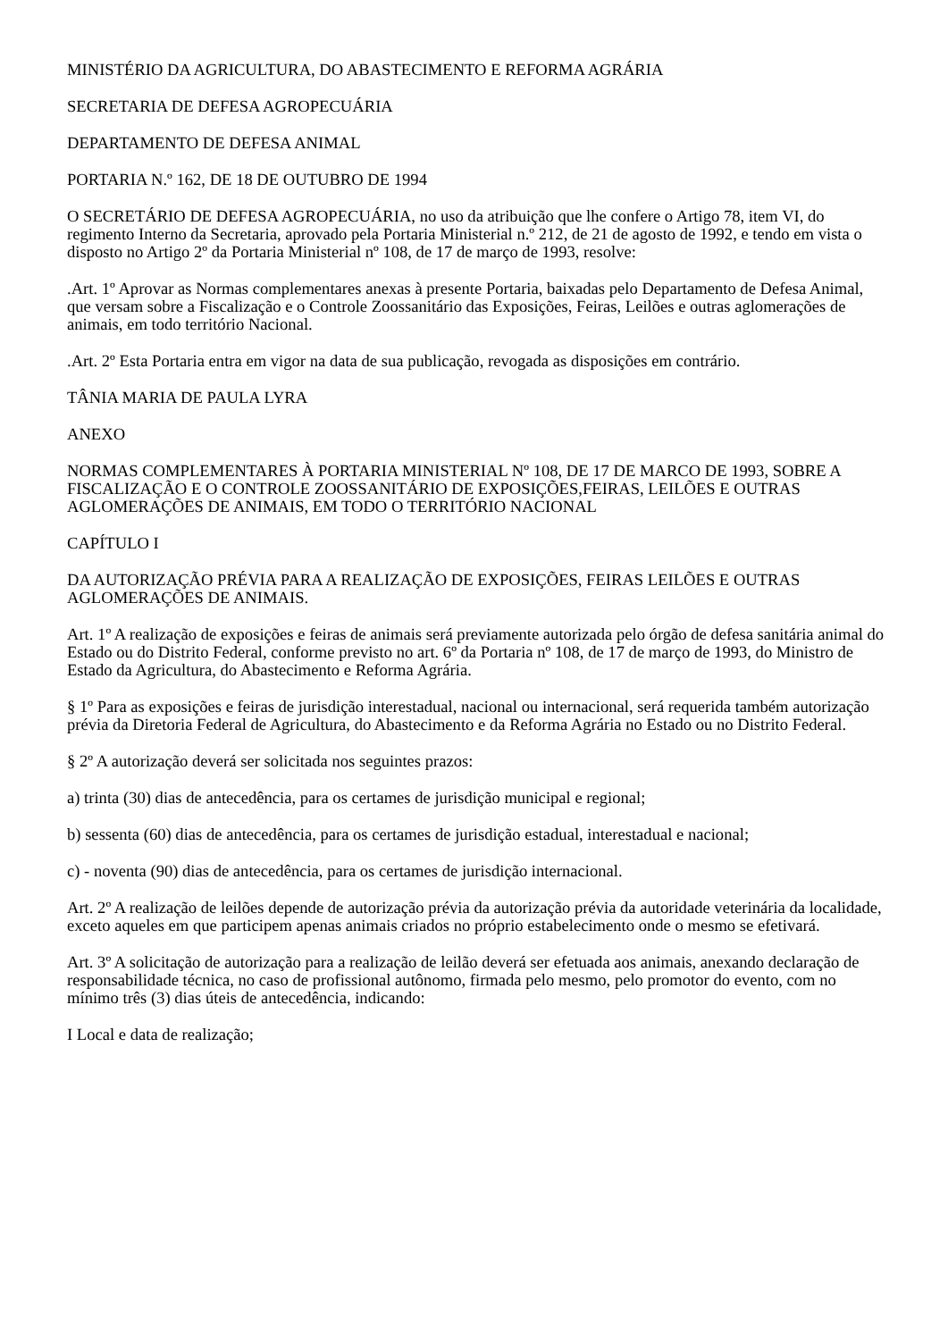MINISTÉRIO DA AGRICULTURA, DO ABASTECIMENTO E REFORMA AGRÁRIA
SECRETARIA DE DEFESA AGROPECUÁRIA
DEPARTAMENTO DE DEFESA ANIMAL
PORTARIA N.º 162, DE 18 DE OUTUBRO DE 1994
O SECRETÁRIO DE DEFESA AGROPECUÁRIA, no uso da atribuição que lhe confere o Artigo 78, item VI, do regimento Interno da Secretaria, aprovado pela Portaria Ministerial n.º 212, de 21 de agosto de 1992, e tendo em vista o disposto no Artigo 2º da Portaria Ministerial nº 108, de 17 de março de 1993, resolve:
.Art. 1º Aprovar as Normas complementares anexas à presente Portaria, baixadas pelo Departamento de Defesa Animal, que versam sobre a Fiscalização e o Controle Zoossanitário das Exposições, Feiras, Leilões e outras aglomerações de animais, em todo território Nacional.
.Art. 2º Esta Portaria entra em vigor na data de sua publicação, revogada as disposições em contrário.
TÂNIA MARIA DE PAULA LYRA
ANEXO
NORMAS COMPLEMENTARES À PORTARIA MINISTERIAL Nº 108, DE 17 DE MARCO DE 1993, SOBRE A FISCALIZAÇÃO E O CONTROLE ZOOSSANITÁRIO DE EXPOSIÇÕES,FEIRAS, LEILÕES E OUTRAS AGLOMERAÇÕES DE ANIMAIS, EM TODO O TERRITÓRIO NACIONAL
CAPÍTULO I
DA AUTORIZAÇÃO PRÉVIA PARA A REALIZAÇÃO DE EXPOSIÇÕES, FEIRAS LEILÕES E OUTRAS AGLOMERAÇÕES DE ANIMAIS.
Art. 1º A realização de exposições e feiras de animais será previamente autorizada pelo órgão de defesa sanitária animal do Estado ou do Distrito Federal, conforme previsto no art. 6º da Portaria nº 108, de 17 de março de 1993, do Ministro de Estado da Agricultura, do Abastecimento e Reforma Agrária.
§ 1º Para as exposições e feiras de jurisdição interestadual, nacional ou internacional, será requerida também autorização prévia da Diretoria Federal de Agricultura, do Abastecimento e da Reforma Agrária no Estado ou no Distrito Federal.
§ 2º A autorização deverá ser solicitada nos seguintes prazos:
a) trinta (30) dias de antecedência, para os certames de jurisdição municipal e regional;
b) sessenta (60) dias de antecedência, para os certames de jurisdição estadual, interestadual e nacional;
c) - noventa (90) dias de antecedência, para os certames de jurisdição internacional.
Art. 2º A realização de leilões depende de autorização prévia da autorização prévia da autoridade veterinária da localidade, exceto aqueles em que participem apenas animais criados no próprio estabelecimento onde o mesmo se efetivará.
Art. 3º A solicitação de autorização para a realização de leilão deverá ser efetuada aos animais, anexando declaração de responsabilidade técnica, no caso de profissional autônomo, firmada pelo mesmo, pelo promotor do evento, com no mínimo três (3) dias úteis de antecedência, indicando:
I Local e data de realização;